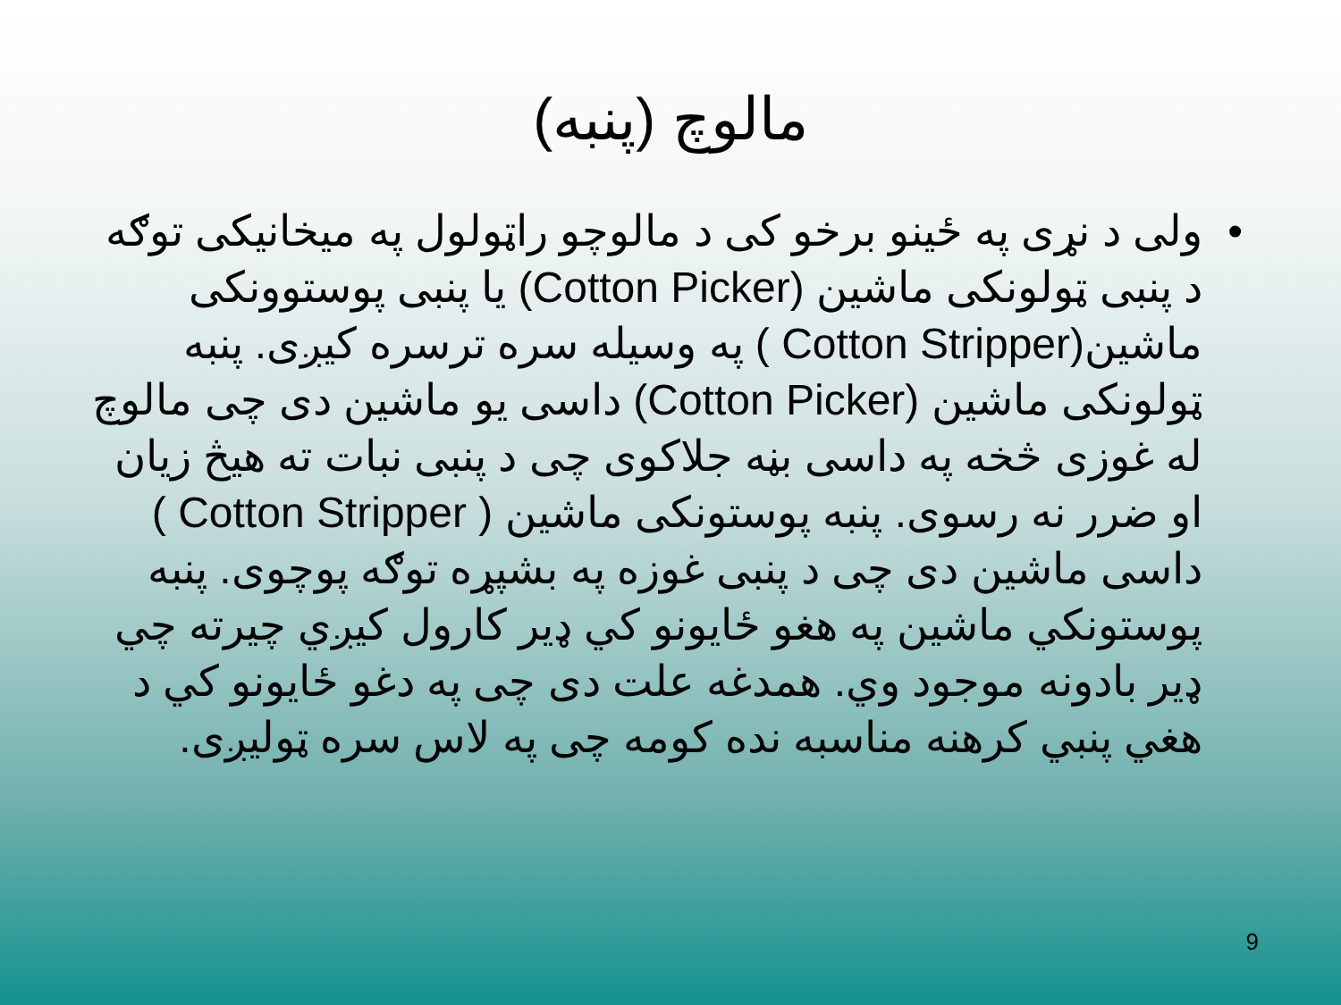مالوچ (پنبه)
• ولی د نړی په ځینو برخو کی د مالوچو راټولول په میخانیکی توګه د پنبی ټولونکی ماشین (Cotton Picker) یا پنبی پوستوونکی ماشین(Cotton Stripper ) په وسیله سره ترسره کیږی. پنبه ټولونکی ماشین (Cotton Picker) داسی یو ماشین دی چی مالوچ له غوزی څخه په داسی بڼه جلاکوی چی د پنبی نبات ته هیڅ زیان او ضرر نه رسوی. پنبه پوستونکی ماشین ( Cotton Stripper ) داسی ماشین دی چی د پنبی غوزه په بشپړه توګه پوچوی. پنبه پوستونکي ماشین په هغو ځایونو کي ډیر کارول کیږي چیرته چي ډیر بادونه موجود وي. همدغه علت دی چی په دغو ځایونو کي د هغي پنبي کرهنه مناسبه نده کومه چی په لاس سره ټولیږی.
9